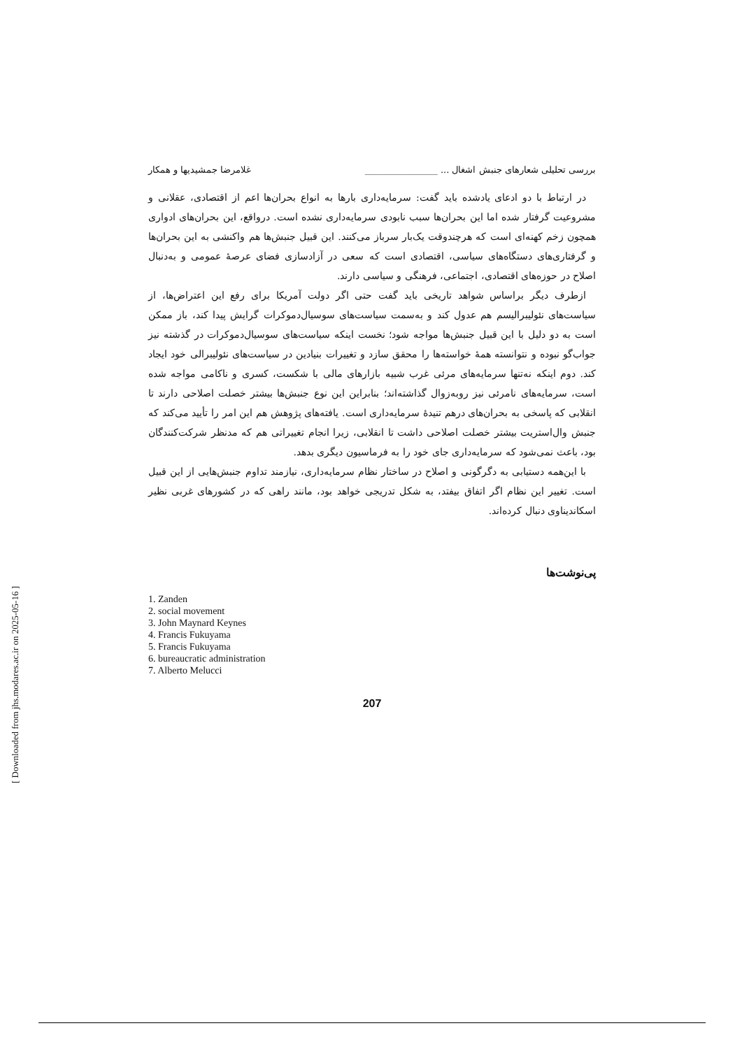[ Downloaded from jhs.modares.ac.ir on 2025-05-16 ]
بررسی تحلیلی شعارهای جنبش اشغال ... ________________ غلامرضا جمشیدیها و همکار
در ارتباط با دو ادعای یادشده باید گفت: سرمایه‌داری بارها به انواع بحران‌ها اعم از اقتصادی، عقلانی و مشروعیت گرفتار شده اما این بحران‌ها سبب نابودی سرمایه‌داری نشده است. درواقع، این بحران‌های ادواری همچون زخم کهنه‌ای است که هرچندوقت یک‌بار سرباز می‌کنند. این قبیل جنبش‌ها هم واکنشی به این بحران‌ها و گرفتاری‌های دستگاه‌های سیاسی، اقتصادی است که سعی در آزادسازی فضای عرصهٔ عمومی و به‌دنبال اصلاح در حوزه‌های اقتصادی، اجتماعی، فرهنگی و سیاسی دارند.
ازطرف دیگر براساس شواهد تاریخی باید گفت حتی اگر دولت آمریکا برای رفع این اعتراض‌ها، از سیاست‌های نئولیبرالیسم هم عدول کند و به‌سمت سیاست‌های سوسیال‌دموکرات گرایش پیدا کند، باز ممکن است به دو دلیل با این قبیل جنبش‌ها مواجه شود؛ نخست اینکه سیاست‌های سوسیال‌دموکرات در گذشته نیز جواب‌گو نبوده و نتوانسته همهٔ خواسته‌ها را محقق سازد و تغییرات بنیادین در سیاست‌های نئولیبرالی خود ایجاد کند. دوم اینکه نه‌تنها سرمایه‌های مرئی غرب شبیه بازارهای مالی با شکست، کسری و ناکامی مواجه شده است، سرمایه‌های نامرئی نیز روبه‌زوال گذاشته‌اند؛ بنابراین این نوع جنبش‌ها بیشتر خصلت اصلاحی دارند تا انقلابی که پاسخی به بحران‌های درهم تنیدهٔ سرمایه‌داری است. یافته‌های پژوهش هم این امر را تأیید می‌کند که جنبش وال‌استریت بیشتر خصلت اصلاحی داشت تا انقلابی، زیرا انجام تغییراتی هم که مدنظر شرکت‌کنندگان بود، باعث نمی‌شود که سرمایه‌داری جای خود را به فرماسیون دیگری بدهد.
با این‌همه دستیابی به دگرگونی و اصلاح در ساختار نظام سرمایه‌داری، نیازمند تداوم جنبش‌هایی از این قبیل است. تغییر این نظام اگر اتفاق بیفتد، به شکل تدریجی خواهد بود، مانند راهی که در کشورهای غربی نظیر اسکاندیناوی دنبال کرده‌اند.
پی‌نوشت‌ها
1. Zanden
2. social movement
3. John Maynard Keynes
4. Francis Fukuyama
5. Francis Fukuyama
6. bureaucratic administration
7. Alberto Melucci
207